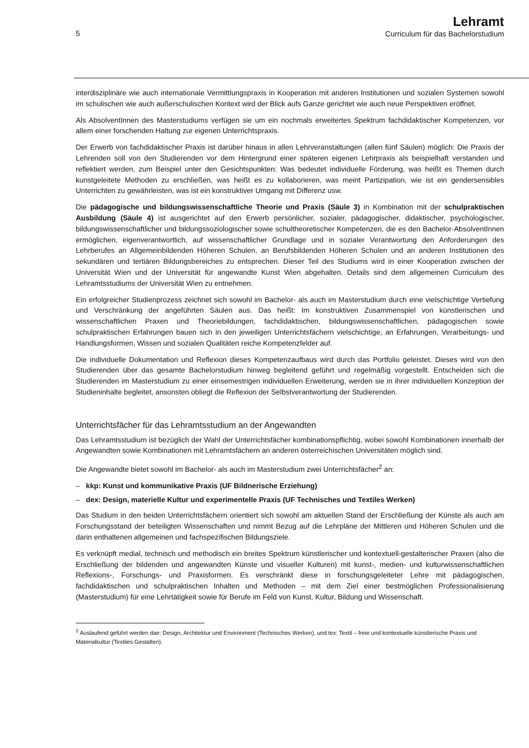5
Lehramt
Curriculum für das Bachelorstudium
interdisziplinäre wie auch internationale Vermittlungspraxis in Kooperation mit anderen Institutionen und sozialen Systemen sowohl im schulischen wie auch außerschulischen Kontext wird der Blick aufs Ganze gerichtet wie auch neue Perspektiven eröffnet.
Als AbsolventInnen des Masterstudiums verfügen sie um ein nochmals erweitertes Spektrum fachdidaktischer Kompetenzen, vor allem einer forschenden Haltung zur eigenen Unterrichtspraxis.
Der Erwerb von fachdidaktischer Praxis ist darüber hinaus in allen Lehrveranstaltungen (allen fünf Säulen) möglich: Die Praxis der Lehrenden soll von den Studierenden vor dem Hintergrund einer späteren eigenen Lehrpraxis als beispielhaft verstanden und reflektiert werden, zum Beispiel unter den Gesichtspunkten: Was bedeutet individuelle Förderung, was heißt es Themen durch kunstgeleitete Methoden zu erschließen, was heißt es zu kollaborieren, was meint Partizipation, wie ist ein gendersensibles Unterrichten zu gewährleisten, was ist ein konstruktiver Umgang mit Differenz usw.
Die pädagogische und bildungswissenschaftliche Theorie und Praxis (Säule 3) in Kombination mit der schulpraktischen Ausbildung (Säule 4) ist ausgerichtet auf den Erwerb persönlicher, sozialer, pädagogischer, didaktischer, psychologischer, bildungswissenschaftlicher und bildungssoziologischer sowie schultheoretischer Kompetenzen, die es den Bachelor-AbsolventInnen ermöglichen, eigenverantwortlich, auf wissenschaftlicher Grundlage und in sozialer Verantwortung den Anforderungen des Lehrberufes an Allgemeinbildenden Höheren Schulen, an Berufsbildenden Höheren Schulen und an anderen Institutionen des sekundären und tertiären Bildungsbereiches zu entsprechen. Dieser Teil des Studiums wird in einer Kooperation zwischen der Universität Wien und der Universität für angewandte Kunst Wien abgehalten. Details sind dem allgemeinen Curriculum des Lehramtsstudiums der Universität Wien zu entnehmen.
Ein erfolgreicher Studienprozess zeichnet sich sowohl im Bachelor- als auch im Masterstudium durch eine vielschichtige Vertiefung und Verschränkung der angeführten Säulen aus. Das heißt: Im konstruktiven Zusammenspiel von künstlerischen und wissenschaftlichen Praxen und Theoriebildungen, fachdidaktischen, bildungswissenschaftlichen, pädagogischen sowie schulpraktischen Erfahrungen bauen sich in den jeweiligen Unterrichtsfächern vielschichtige, an Erfahrungen, Verarbeitungs- und Handlungsformen, Wissen und sozialen Qualitäten reiche Kompetenzfelder auf.
Die individuelle Dokumentation und Reflexion dieses Kompetenzaufbaus wird durch das Portfolio geleistet. Dieses wird von den Studierenden über das gesamte Bachelorstudium hinweg begleitend geführt und regelmäßig vorgestellt. Entscheiden sich die Studierenden im Masterstudium zu einer einsemestrigen individuellen Erweiterung, werden sie in ihrer individuellen Konzeption der Studieninhalte begleitet, ansonsten obliegt die Reflexion der Selbstverantwortung der Studierenden.
Unterrichtsfächer für das Lehramtsstudium an der Angewandten
Das Lehramtsstudium ist bezüglich der Wahl der Unterrichtsfächer kombinationspflichtig, wobei sowohl Kombinationen innerhalb der Angewandten sowie Kombinationen mit Lehramtsfächern an anderen österreichischen Universitäten möglich sind.
Die Angewandte bietet sowohl im Bachelor- als auch im Masterstudium zwei Unterrichtsfächer<sup>2</sup> an:
– kkp: Kunst und kommunikative Praxis (UF Bildnerische Erziehung)
– dex: Design, materielle Kultur und experimentelle Praxis (UF Technisches und Textiles Werken)
Das Studium in den beiden Unterrichtsfächern orientiert sich sowohl am aktuellen Stand der Erschließung der Künste als auch am Forschungsstand der beteiligten Wissenschaften und nimmt Bezug auf die Lehrpläne der Mittleren und Höheren Schulen und die darin enthaltenen allgemeinen und fachspezifischen Bildungsziele.
Es verknüpft medial, technisch und methodisch ein breites Spektrum künstlerischer und kontextuell-gestalterischer Praxen (also die Erschließung der bildenden und angewandten Künste und visueller Kulturen) mit kunst-, medien- und kulturwissenschaftlichen Reflexions-, Forschungs- und Praxisformen. Es verschränkt diese in forschungsgeleiteter Lehre mit pädagogischen, fachdidaktischen und schulpraktischen Inhalten und Methoden – mit dem Ziel einer bestmöglichen Professionalisierung (Masterstudium) für eine Lehrtätigkeit sowie für Berufe im Feld von Kunst, Kultur, Bildung und Wissenschaft.
<sup>2</sup> Auslaufend geführt werden dae: Design, Architektur und Environment (Technisches Werken), und tex: Textil – freie und kontextuelle künstlerische Praxis und Materialkultur (Textiles Gestalten).